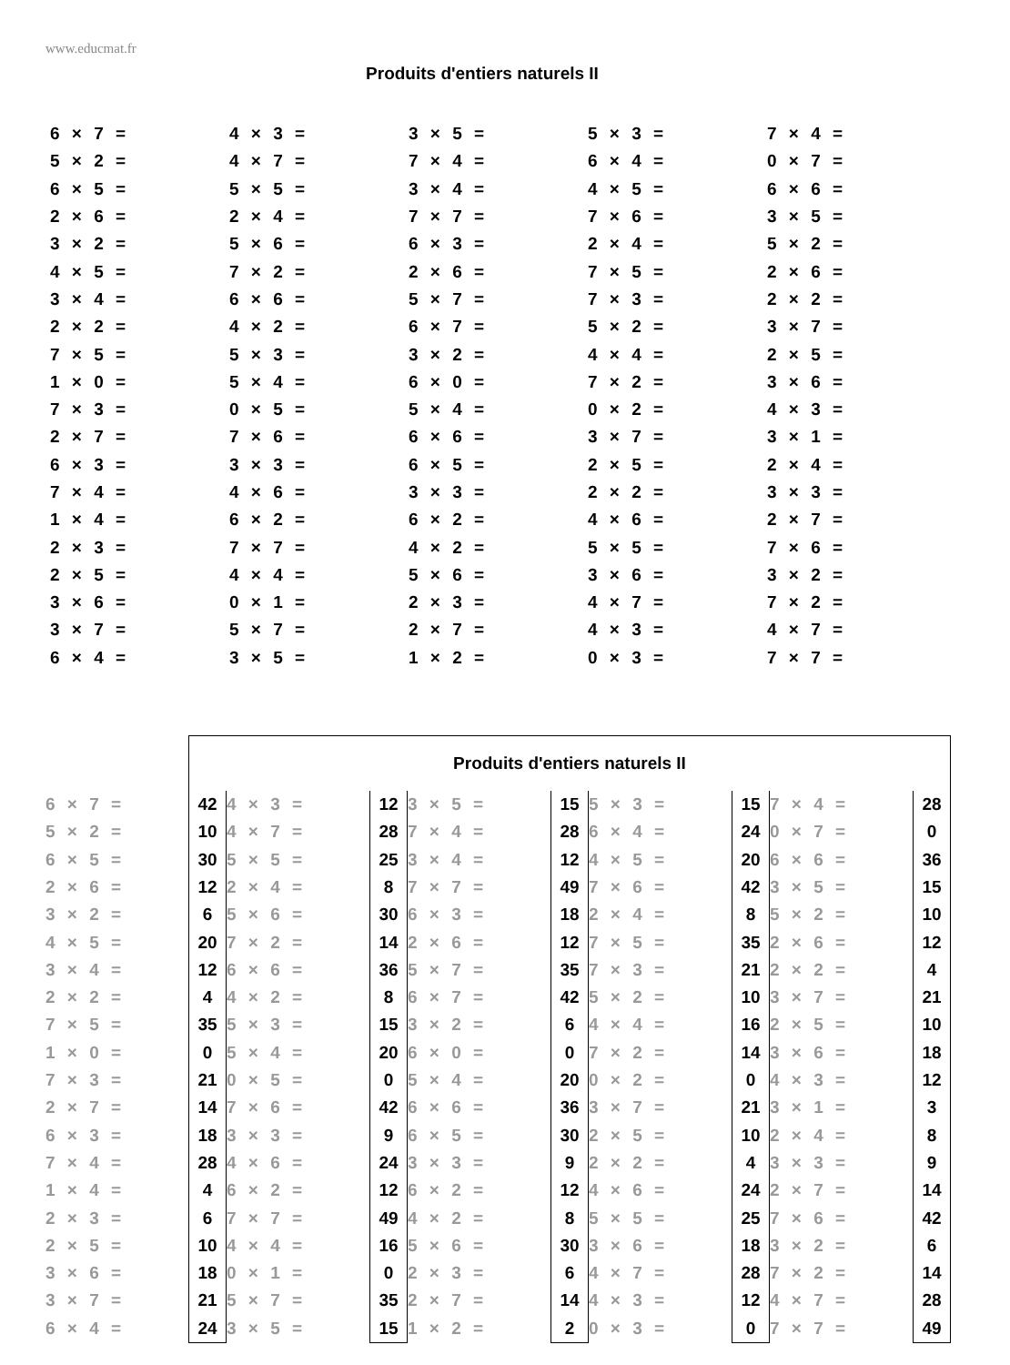www.educmat.fr
Produits d'entiers naturels II
| 6 × 7 = | 4 × 3 = | 3 × 5 = | 5 × 3 = | 7 × 4 = |
| 5 × 2 = | 4 × 7 = | 7 × 4 = | 6 × 4 = | 0 × 7 = |
| 6 × 5 = | 5 × 5 = | 3 × 4 = | 4 × 5 = | 6 × 6 = |
| 2 × 6 = | 2 × 4 = | 7 × 7 = | 7 × 6 = | 3 × 5 = |
| 3 × 2 = | 5 × 6 = | 6 × 3 = | 2 × 4 = | 5 × 2 = |
| 4 × 5 = | 7 × 2 = | 2 × 6 = | 7 × 5 = | 2 × 6 = |
| 3 × 4 = | 6 × 6 = | 5 × 7 = | 7 × 3 = | 2 × 2 = |
| 2 × 2 = | 4 × 2 = | 6 × 7 = | 5 × 2 = | 3 × 7 = |
| 7 × 5 = | 5 × 3 = | 3 × 2 = | 4 × 4 = | 2 × 5 = |
| 1 × 0 = | 5 × 4 = | 6 × 0 = | 7 × 2 = | 3 × 6 = |
| 7 × 3 = | 0 × 5 = | 5 × 4 = | 0 × 2 = | 4 × 3 = |
| 2 × 7 = | 7 × 6 = | 6 × 6 = | 3 × 7 = | 3 × 1 = |
| 6 × 3 = | 3 × 3 = | 6 × 5 = | 2 × 5 = | 2 × 4 = |
| 7 × 4 = | 4 × 6 = | 3 × 3 = | 2 × 2 = | 3 × 3 = |
| 1 × 4 = | 6 × 2 = | 6 × 2 = | 4 × 6 = | 2 × 7 = |
| 2 × 3 = | 7 × 7 = | 4 × 2 = | 5 × 5 = | 7 × 6 = |
| 2 × 5 = | 4 × 4 = | 5 × 6 = | 3 × 6 = | 3 × 2 = |
| 3 × 6 = | 0 × 1 = | 2 × 3 = | 4 × 7 = | 7 × 2 = |
| 3 × 7 = | 5 × 7 = | 2 × 7 = | 4 × 3 = | 4 × 7 = |
| 6 × 4 = | 3 × 5 = | 1 × 2 = | 0 × 3 = | 7 × 7 = |
| | Produits d'entiers naturels II | | | | | | | | |
| 6 × 7 = | 42 | 4 × 3 = | 12 | 3 × 5 = | 15 | 5 × 3 = | 15 | 7 × 4 = | 28 |
| 5 × 2 = | 10 | 4 × 7 = | 28 | 7 × 4 = | 28 | 6 × 4 = | 24 | 0 × 7 = | 0 |
| 6 × 5 = | 30 | 5 × 5 = | 25 | 3 × 4 = | 12 | 4 × 5 = | 20 | 6 × 6 = | 36 |
| 2 × 6 = | 12 | 2 × 4 = | 8 | 7 × 7 = | 49 | 7 × 6 = | 42 | 3 × 5 = | 15 |
| 3 × 2 = | 6 | 5 × 6 = | 30 | 6 × 3 = | 18 | 2 × 4 = | 8 | 5 × 2 = | 10 |
| 4 × 5 = | 20 | 7 × 2 = | 14 | 2 × 6 = | 12 | 7 × 5 = | 35 | 2 × 6 = | 12 |
| 3 × 4 = | 12 | 6 × 6 = | 36 | 5 × 7 = | 35 | 7 × 3 = | 21 | 2 × 2 = | 4 |
| 2 × 2 = | 4 | 4 × 2 = | 8 | 6 × 7 = | 42 | 5 × 2 = | 10 | 3 × 7 = | 21 |
| 7 × 5 = | 35 | 5 × 3 = | 15 | 3 × 2 = | 6 | 4 × 4 = | 16 | 2 × 5 = | 10 |
| 1 × 0 = | 0 | 5 × 4 = | 20 | 6 × 0 = | 0 | 7 × 2 = | 14 | 3 × 6 = | 18 |
| 7 × 3 = | 21 | 0 × 5 = | 0 | 5 × 4 = | 20 | 0 × 2 = | 0 | 4 × 3 = | 12 |
| 2 × 7 = | 14 | 7 × 6 = | 42 | 6 × 6 = | 36 | 3 × 7 = | 21 | 3 × 1 = | 3 |
| 6 × 3 = | 18 | 3 × 3 = | 9 | 6 × 5 = | 30 | 2 × 5 = | 10 | 2 × 4 = | 8 |
| 7 × 4 = | 28 | 4 × 6 = | 24 | 3 × 3 = | 9 | 2 × 2 = | 4 | 3 × 3 = | 9 |
| 1 × 4 = | 4 | 6 × 2 = | 12 | 6 × 2 = | 12 | 4 × 6 = | 24 | 2 × 7 = | 14 |
| 2 × 3 = | 6 | 7 × 7 = | 49 | 4 × 2 = | 8 | 5 × 5 = | 25 | 7 × 6 = | 42 |
| 2 × 5 = | 10 | 4 × 4 = | 16 | 5 × 6 = | 30 | 3 × 6 = | 18 | 3 × 2 = | 6 |
| 3 × 6 = | 18 | 0 × 1 = | 0 | 2 × 3 = | 6 | 4 × 7 = | 28 | 7 × 2 = | 14 |
| 3 × 7 = | 21 | 5 × 7 = | 35 | 2 × 7 = | 14 | 4 × 3 = | 12 | 4 × 7 = | 28 |
| 6 × 4 = | 24 | 3 × 5 = | 15 | 1 × 2 = | 2 | 0 × 3 = | 0 | 7 × 7 = | 49 |